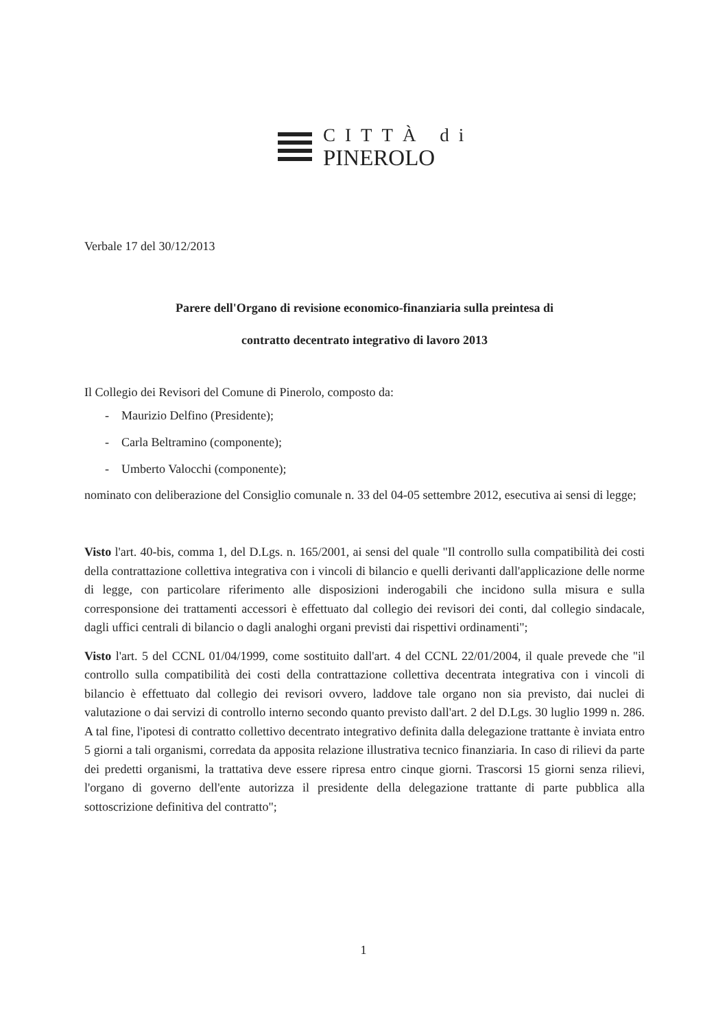CITTÀ di
PINEROLO
Verbale 17 del 30/12/2013
Parere dell'Organo di revisione economico-finanziaria sulla preintesa di
contratto decentrato integrativo di lavoro 2013
Il Collegio dei Revisori del Comune di Pinerolo, composto da:
- Maurizio Delfino (Presidente);
- Carla Beltramino (componente);
- Umberto Valocchi (componente);
nominato con deliberazione del Consiglio comunale n. 33 del 04-05 settembre 2012, esecutiva ai sensi di legge;
Visto l'art. 40-bis, comma 1, del D.Lgs. n. 165/2001, ai sensi del quale "Il controllo sulla compatibilità dei costi della contrattazione collettiva integrativa con i vincoli di bilancio e quelli derivanti dall'applicazione delle norme di legge, con particolare riferimento alle disposizioni inderogabili che incidono sulla misura e sulla corresponsione dei trattamenti accessori è effettuato dal collegio dei revisori dei conti, dal collegio sindacale, dagli uffici centrali di bilancio o dagli analoghi organi previsti dai rispettivi ordinamenti";
Visto l'art. 5 del CCNL 01/04/1999, come sostituito dall'art. 4 del CCNL 22/01/2004, il quale prevede che "il controllo sulla compatibilità dei costi della contrattazione collettiva decentrata integrativa con i vincoli di bilancio è effettuato dal collegio dei revisori ovvero, laddove tale organo non sia previsto, dai nuclei di valutazione o dai servizi di controllo interno secondo quanto previsto dall'art. 2 del D.Lgs. 30 luglio 1999 n. 286. A tal fine, l'ipotesi di contratto collettivo decentrato integrativo definita dalla delegazione trattante è inviata entro 5 giorni a tali organismi, corredata da apposita relazione illustrativa tecnico finanziaria. In caso di rilievi da parte dei predetti organismi, la trattativa deve essere ripresa entro cinque giorni. Trascorsi 15 giorni senza rilievi, l'organo di governo dell'ente autorizza il presidente della delegazione trattante di parte pubblica alla sottoscrizione definitiva del contratto";
1